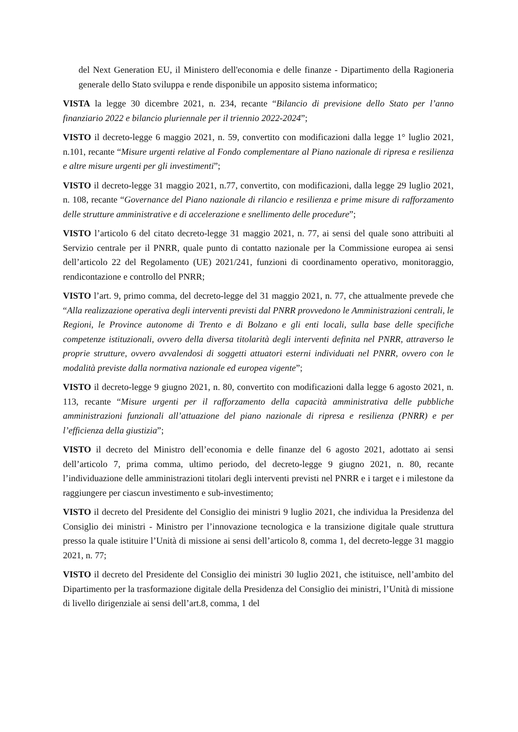del Next Generation EU, il Ministero dell'economia e delle finanze - Dipartimento della Ragioneria generale dello Stato sviluppa e rende disponibile un apposito sistema informatico;
VISTA la legge 30 dicembre 2021, n. 234, recante “Bilancio di previsione dello Stato per l’anno finanziario 2022 e bilancio pluriennale per il triennio 2022-2024”;
VISTO il decreto-legge 6 maggio 2021, n. 59, convertito con modificazioni dalla legge 1° luglio 2021, n.101, recante “Misure urgenti relative al Fondo complementare al Piano nazionale di ripresa e resilienza e altre misure urgenti per gli investimenti”;
VISTO il decreto-legge 31 maggio 2021, n.77, convertito, con modificazioni, dalla legge 29 luglio 2021, n. 108, recante “Governance del Piano nazionale di rilancio e resilienza e prime misure di rafforzamento delle strutture amministrative e di accelerazione e snellimento delle procedure”;
VISTO l’articolo 6 del citato decreto-legge 31 maggio 2021, n. 77, ai sensi del quale sono attribuiti al Servizio centrale per il PNRR, quale punto di contatto nazionale per la Commissione europea ai sensi dell’articolo 22 del Regolamento (UE) 2021/241, funzioni di coordinamento operativo, monitoraggio, rendicontazione e controllo del PNRR;
VISTO l’art. 9, primo comma, del decreto-legge del 31 maggio 2021, n. 77, che attualmente prevede che “Alla realizzazione operativa degli interventi previsti dal PNRR provvedono le Amministrazioni centrali, le Regioni, le Province autonome di Trento e di Bolzano e gli enti locali, sulla base delle specifiche competenze istituzionali, ovvero della diversa titolarità degli interventi definita nel PNRR, attraverso le proprie strutture, ovvero avvalendosi di soggetti attuatori esterni individuati nel PNRR, ovvero con le modalità previste dalla normativa nazionale ed europea vigente”;
VISTO il decreto-legge 9 giugno 2021, n. 80, convertito con modificazioni dalla legge 6 agosto 2021, n. 113, recante “Misure urgenti per il rafforzamento della capacità amministrativa delle pubbliche amministrazioni funzionali all’attuazione del piano nazionale di ripresa e resilienza (PNRR) e per l’efficienza della giustizia”;
VISTO il decreto del Ministro dell’economia e delle finanze del 6 agosto 2021, adottato ai sensi dell’articolo 7, prima comma, ultimo periodo, del decreto-legge 9 giugno 2021, n. 80, recante l’individuazione delle amministrazioni titolari degli interventi previsti nel PNRR e i target e i milestone da raggiungere per ciascun investimento e sub-investimento;
VISTO il decreto del Presidente del Consiglio dei ministri 9 luglio 2021, che individua la Presidenza del Consiglio dei ministri - Ministro per l’innovazione tecnologica e la transizione digitale quale struttura presso la quale istituire l’Unità di missione ai sensi dell’articolo 8, comma 1, del decreto-legge 31 maggio 2021, n. 77;
VISTO il decreto del Presidente del Consiglio dei ministri 30 luglio 2021, che istituisce, nell’ambito del Dipartimento per la trasformazione digitale della Presidenza del Consiglio dei ministri, l’Unità di missione di livello dirigenziale ai sensi dell’art.8, comma, 1 del